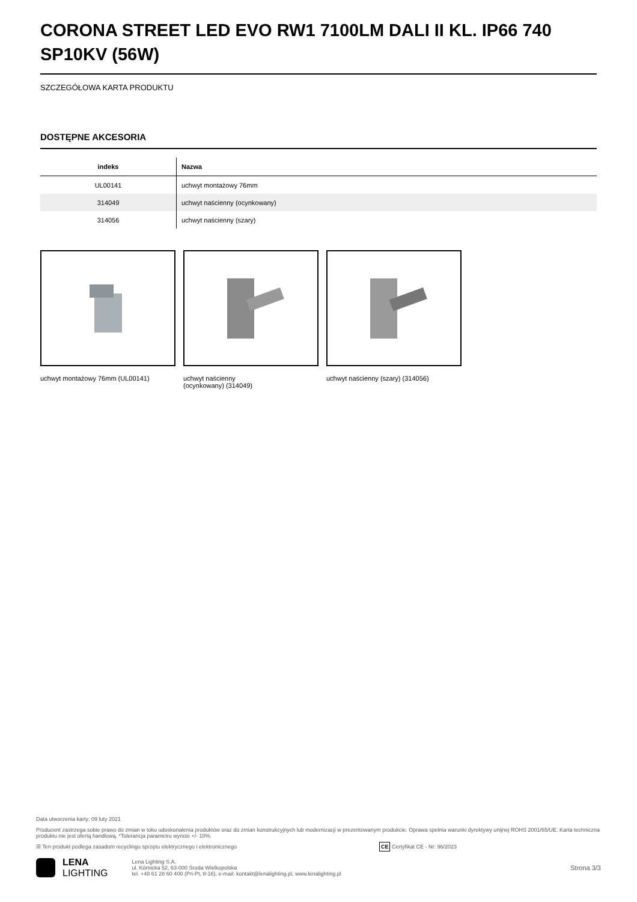CORONA STREET LED EVO RW1 7100LM DALI II KL. IP66 740 SP10KV (56W)
SZCZEGÓŁOWA KARTA PRODUKTU
DOSTĘPNE AKCESORIA
| indeks | Nazwa |
| --- | --- |
| UL00141 | uchwyt montażowy 76mm |
| 314049 | uchwyt naścienny (ocynkowany) |
| 314056 | uchwyt naścienny (szary) |
uchwyt montażowy 76mm (UL00141) uchwyt naścienny
(ocynkowany) (314049)
uchwyt naścienny (szary) (314056)
Data utworzenia karty: 09 luty 2021
Producent zastrzega sobie prawo do zmian w toku udoskonalenia produktów oraz do zmian konstrukcyjnych lub modernizacji w prezentowanym produkcie. Oprawa spełnia warunki dyrektywy unijnej ROHS 2001/65/UE. Karta techniczna produktu nie jest ofertą handlową. *Tolerancja parametru wynosi +/- 10%.
☒ Ten produkt podlega zasadom recyclingu sprzętu elektrycznego i elektronicznego CE Certyfikat CE - Nr: 96/2023
LENA
LIGHTING
Lena Lighting S.A.
ul. Kórnicka 52, 63-000 Środa Wielkopolska
tel. +48 61 28 60 400 (Pn-Pt, 8-16), e-mail: kontakt@lenalighting.pl, www.lenalighting.pl
Strona 3/3